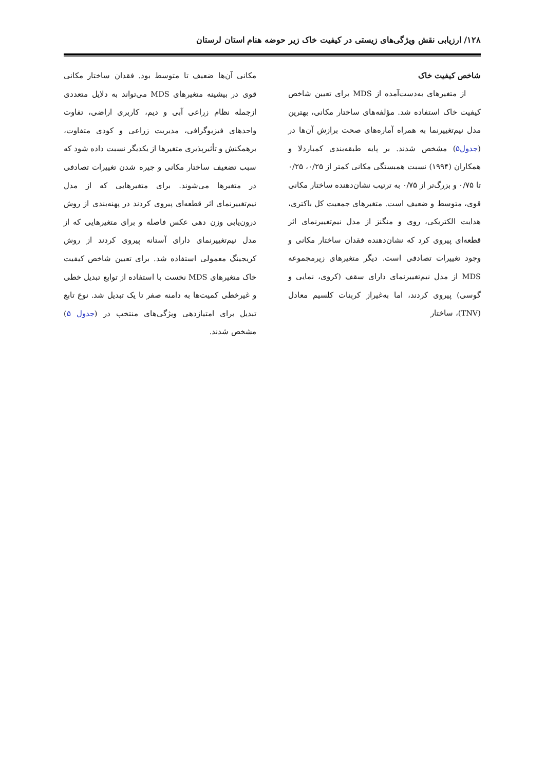۱۲۸/ ارزیابی نقش ویژگی‌های زیستی در کیفیت خاک زیر حوضه هنام استان لرستان
شاخص کیفیت خاک
از متغیرهای به‌دست‌آمده از MDS برای تعیین شاخص کیفیت خاک استفاده شد. مؤلفه‌های ساختار مکانی، بهترین مدل نیم‌تغییرنما به همراه آماره‌های صحت برازش آن‌ها در (جدول۵) مشخص شدند. بر پایه طبقه‌بندی کمباردلا و همکاران (۱۹۹۴) نسبت همبستگی مکانی کمتر از ۰/۲۵، ۰/۲۵ تا ۰/۷۵ و بزرگ‌تر از ۰/۷۵ به ترتیب نشان‌دهنده ساختار مکانی قوی، متوسط و ضعیف است. متغیرهای جمعیت کل باکتری، هدایت الکتریکی، روی و منگنز از مدل نیم‌تغییرنمای اثر قطعه‌ای پیروی کرد که نشان‌دهنده فقدان ساختار مکانی و وجود تغییرات تصادفی است. دیگر متغیرهای زیرمجموعه MDS از مدل نیم‌تغییرنمای دارای سقف (کروی، نمایی و گوسی) پیروی کردند، اما به‌غیراز کربنات کلسیم معادل (TNV)، ساختار
مکانی آن‌ها ضعیف تا متوسط بود. فقدان ساختار مکانی قوی در بیشینه متغیرهای MDS می‌تواند به دلایل متعددی ازجمله نظام زراعی آبی و دیم، کاربری اراضی، تفاوت واحدهای فیزیوگرافی، مدیریت زراعی و کودی متفاوت، برهمکنش و تأثیرپذیری متغیرها از یکدیگر نسبت داده شود که سبب تضعیف ساختار مکانی و چیره شدن تغییرات تصادفی در متغیرها می‌شوند. برای متغیرهایی که از مدل نیم‌تغییرنمای اثر قطعه‌ای پیروی کردند در پهنه‌بندی از روش درون‌یابی وزن دهی عکس فاصله و برای متغیرهایی که از مدل نیم‌تغییرنمای دارای آستانه پیروی کردند از روش کریجینگ معمولی استفاده شد. برای تعیین شاخص کیفیت خاک متغیرهای MDS نخست با استفاده از توابع تبدیل خطی و غیرخطی کمیت‌ها به دامنه صفر تا یک تبدیل شد. نوع تابع تبدیل برای امتیازدهی ویژگی‌های منتخب در (جدول ۵) مشخص شدند.